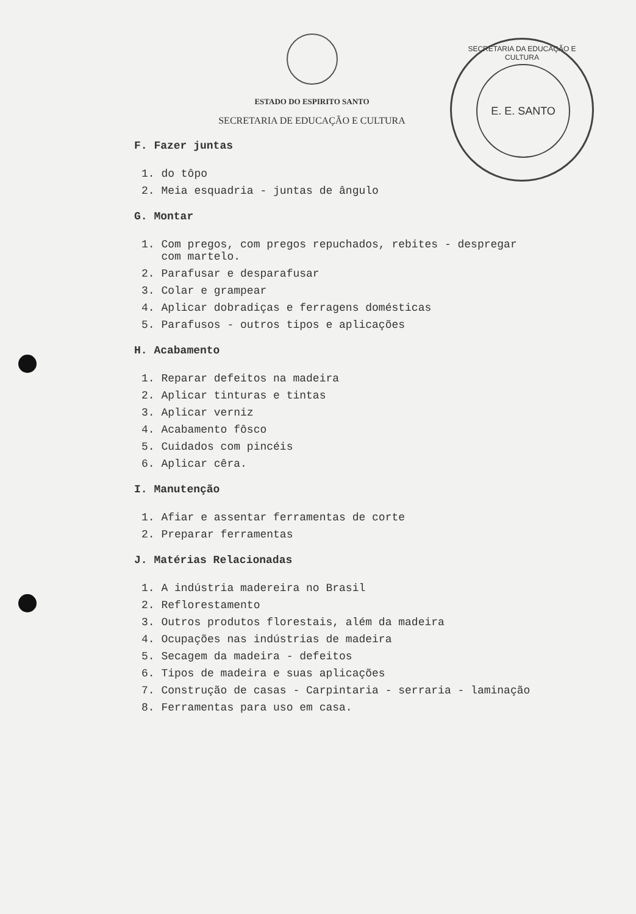SECRETARIA DA EDUCAÇÃO E CULTURA
E. E. SANTO
ESTADO DO ESPIRITO SANTO
SECRETARIA DE EDUCAÇÃO E CULTURA
F. Fazer juntas
1. do tôpo
2. Meia esquadria - juntas de ângulo
G. Montar
1. Com pregos, com pregos repuchados, rebites - despregar
com martelo.
2. Parafusar e desparafusar
3. Colar e grampear
4. Aplicar dobradiças e ferragens domésticas
5. Parafusos - outros tipos e aplicações
H. Acabamento
1. Reparar defeitos na madeira
2. Aplicar tinturas e tintas
3. Aplicar verniz
4. Acabamento fôsco
5. Cuidados com pincéis
6. Aplicar cêra.
I. Manutenção
1. Afiar e assentar ferramentas de corte
2. Preparar ferramentas
J. Matérias Relacionadas
1. A indústria madereira no Brasil
2. Reflorestamento
3. Outros produtos florestais, além da madeira
4. Ocupações nas indústrias de madeira
5. Secagem da madeira - defeitos
6. Tipos de madeira e suas aplicações
7. Construção de casas - Carpintaria - serraria - laminação
8. Ferramentas para uso em casa.